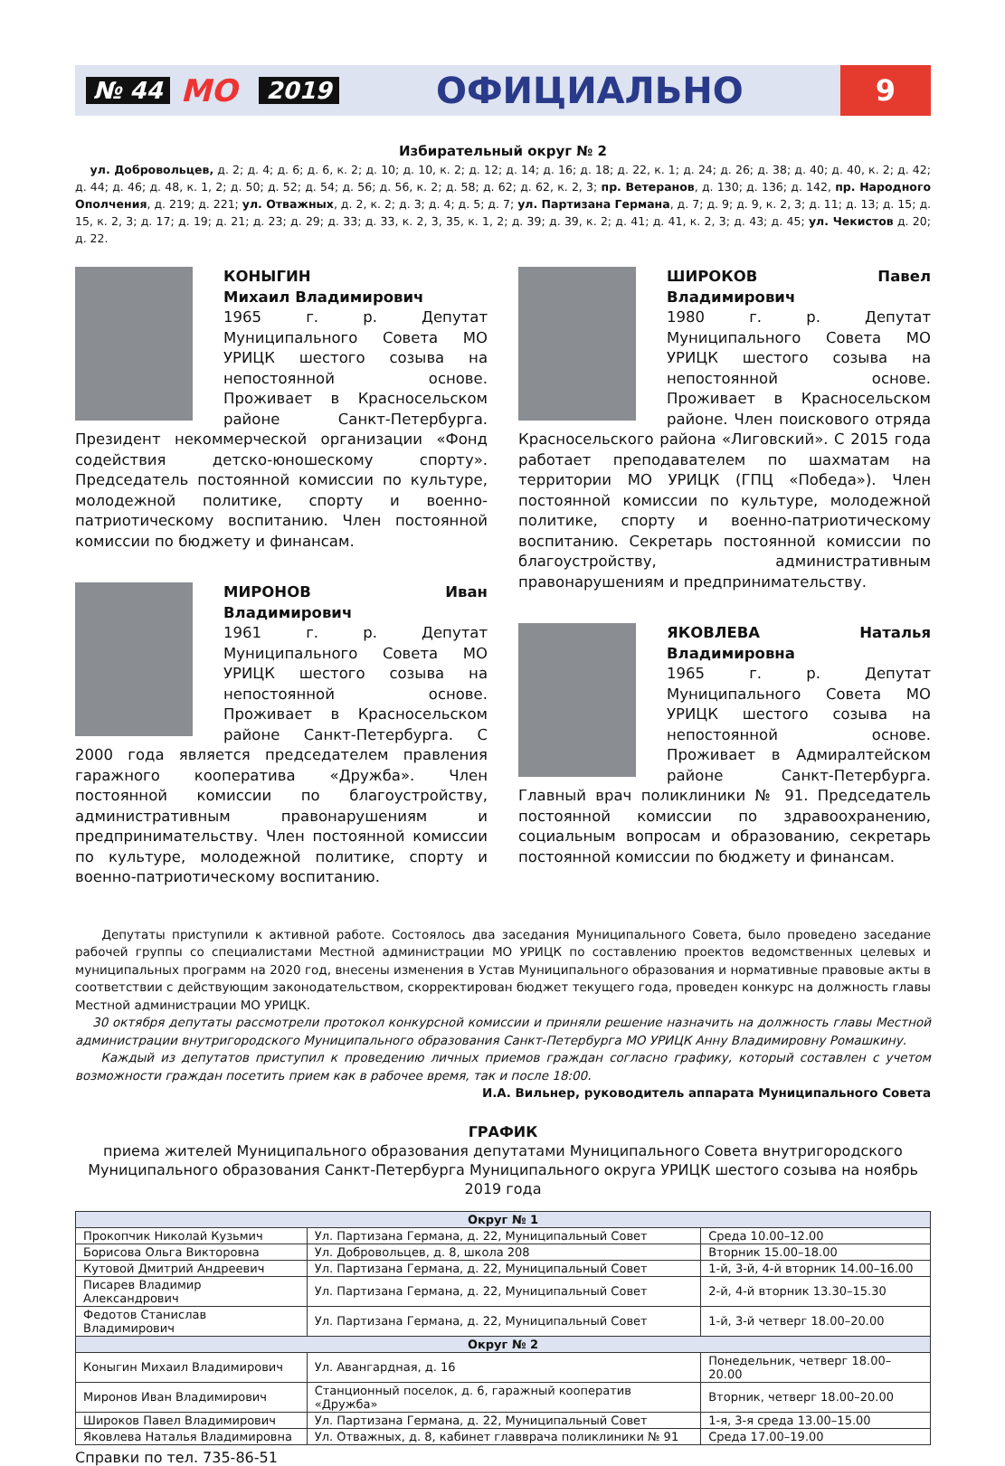№ 44 МО 2019 ОФИЦИАЛЬНО 9
Избирательный округ № 2
ул. Добровольцев, д. 2; д. 4; д. 6; д. 6, к. 2; д. 10; д. 10, к. 2; д. 12; д. 14; д. 16; д. 18; д. 22, к. 1; д. 24; д. 26; д. 38; д. 40; д. 40, к. 2; д. 42; д. 44; д. 46; д. 48, к. 1, 2; д. 50; д. 52; д. 54; д. 56; д. 56, к. 2; д. 58; д. 62; д. 62, к. 2, 3; пр. Ветеранов, д. 130; д. 136; д. 142, пр. Народного Ополчения, д. 219; д. 221; ул. Отважных, д. 2, к. 2; д. 3; д. 4; д. 5; д. 7; ул. Партизана Германа, д. 7; д. 9; д. 9, к. 2, 3; д. 11; д. 13; д. 15; д. 15, к. 2, 3; д. 17; д. 19; д. 21; д. 23; д. 29; д. 33; д. 33, к. 2, 3, 35, к. 1, 2; д. 39; д. 39, к. 2; д. 41; д. 41, к. 2, 3; д. 43; д. 45; ул. Чекистов д. 20; д. 22.
КОНЫГИН
Михаил Владимирович
1965 г. р. Депутат Муниципального Совета МО УРИЦК шестого созыва на непостоянной основе. Проживает в Красносельском районе Санкт-Петербурга. Президент некоммерческой организации «Фонд содействия детско-юношескому спорту». Председатель постоянной комиссии по культуре, молодежной политике, спорту и военно-патриотическому воспитанию. Член постоянной комиссии по бюджету и финансам.
МИРОНОВ Иван Владимирович
1961 г. р. Депутат Муниципального Совета МО УРИЦК шестого созыва на непостоянной основе. Проживает в Красносельском районе Санкт-Петербурга. С 2000 года является председателем правления гаражного кооператива «Дружба». Член постоянной комиссии по благоустройству, административным правонарушениям и предпринимательству. Член постоянной комиссии по культуре, молодежной политике, спорту и военно-патриотическому воспитанию.
ШИРОКОВ Павел Владимирович
1980 г. р. Депутат Муниципального Совета МО УРИЦК шестого созыва на непостоянной основе. Проживает в Красносельском районе. Член поискового отряда Красносельского района «Лиговский». С 2015 года работает преподавателем по шахматам на территории МО УРИЦК (ГПЦ «Победа»). Член постоянной комиссии по культуре, молодежной политике, спорту и военно-патриотическому воспитанию. Секретарь постоянной комиссии по благоустройству, административным правонарушениям и предпринимательству.
ЯКОВЛЕВА Наталья Владимировна
1965 г. р. Депутат Муниципального Совета МО УРИЦК шестого созыва на непостоянной основе. Проживает в Адмиралтейском районе Санкт-Петербурга. Главный врач поликлиники № 91. Председатель постоянной комиссии по здравоохранению, социальным вопросам и образованию, секретарь постоянной комиссии по бюджету и финансам.
Депутаты приступили к активной работе. Состоялось два заседания Муниципального Совета, было проведено заседание рабочей группы со специалистами Местной администрации МО УРИЦК по составлению проектов ведомственных целевых и муниципальных программ на 2020 год, внесены изменения в Устав Муниципального образования и нормативные правовые акты в соответствии с действующим законодательством, скорректирован бюджет текущего года, проведен конкурс на должность главы Местной администрации МО УРИЦК.
30 октября депутаты рассмотрели протокол конкурсной комиссии и приняли решение назначить на должность главы Местной администрации внутригородского Муниципального образования Санкт-Петербурга МО УРИЦК Анну Владимировну Ромашкину.
Каждый из депутатов приступил к проведению личных приемов граждан согласно графику, который составлен с учетом возможности граждан посетить прием как в рабочее время, так и после 18:00.
И.А. Вильнер, руководитель аппарата Муниципального Совета
ГРАФИК
приема жителей Муниципального образования депутатами Муниципального Совета внутригородского Муниципального образования Санкт-Петербурга Муниципального округа УРИЦК шестого созыва на ноябрь 2019 года
| Округ № 1 | | |
| --- | --- | --- |
| Прокопчик Николай Кузьмич | Ул. Партизана Германа, д. 22, Муниципальный Совет | Среда 10.00–12.00 |
| Борисова Ольга Викторовна | Ул. Добровольцев, д. 8, школа 208 | Вторник 15.00–18.00 |
| Кутовой Дмитрий Андреевич | Ул. Партизана Германа, д. 22, Муниципальный Совет | 1-й, 3-й, 4-й вторник 14.00–16.00 |
| Писарев Владимир Александрович | Ул. Партизана Германа, д. 22, Муниципальный Совет | 2-й, 4-й вторник 13.30–15.30 |
| Федотов Станислав Владимирович | Ул. Партизана Германа, д. 22, Муниципальный Совет | 1-й, 3-й четверг 18.00–20.00 |
| Округ № 2 | | |
| Коныгин Михаил Владимирович | Ул. Авангардная, д. 16 | Понедельник, четверг 18.00–20.00 |
| Миронов Иван Владимирович | Станционный поселок, д. 6, гаражный кооператив «Дружба» | Вторник, четверг 18.00–20.00 |
| Широков Павел Владимирович | Ул. Партизана Германа, д. 22, Муниципальный Совет | 1-я, 3-я среда 13.00–15.00 |
| Яковлева Наталья Владимировна | Ул. Отважных, д. 8, кабинет главврача поликлиники № 91 | Среда 17.00–19.00 |
Справки по тел. 735-86-51